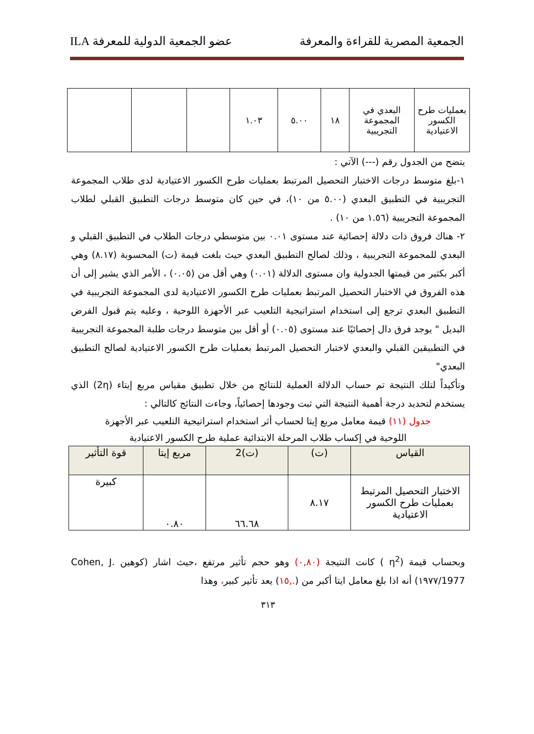الجمعية المصرية للقراءة والمعرفة عضو الجمعية الدولية للمعرفة ILA
| بعمليات طرح الكسور الاعتيادية | البعدي في المجموعة التجريبية | ١٨ | ٥.٠٠ | ١.٠٣ | | | |
يتضح من الجدول رقم (---) الآتي :
١-بلغ متوسط درجات الاختبار التحصيل المرتبط بعمليات طرح الكسور الاعتيادية لدى طلاب المجموعة التجريبية في التطبيق البعدي (٥.٠٠ من ١٠)، في حين كان متوسط درجات التطبيق القبلي لطلاب المجموعة التجريبية (١.٥٦ من ١٠) .
٢- هناك فروق ذات دلالة إحصائية عند مستوى ٠.٠١ بين متوسطي درجات الطلاب في التطبيق القبلي و البعدي للمجموعة التجريبية ، وذلك لصالح التطبيق البعدي حيث بلغت قيمة (ت) المحسوبة (٨.١٧) وهي أكبر بكثير من قيمتها الجدولية وان مستوى الدلالة (٠.٠١) وهي أقل من (٠.٠٥) ، الأمر الذي يشير إلى أن هذه الفروق في الاختبار التحصيل المرتبط بعمليات طرح الكسور الاعتيادية لدى المجموعة التجريبية في التطبيق البعدي ترجع إلى استخدام استراتيجية التلعيب عبر الأجهزة اللوحية ، وعليه يتم قبول الفرض البديل " يوجد فرق دال إحصائيًا عند مستوى (٠.٠٥) أو أقل بين متوسط درجات طلبة المجموعة التجريبية في التطبيقين القبلي والبعدي لاختبار التحصيل المرتبط بعمليات طرح الكسور الاعتيادية لصالح التطبيق البعدي"
وتأكيداً لتلك النتيجة تم حساب الدلالة العملية للنتائج من خلال تطبيق مقياس مربع إيتاء (2η) الذي يستخدم لتحديد درجة أهمية النتيجة التي ثبت وجودها إحصائياً، وجاءت النتائج كالتالي :
جدول (١١) قيمة معامل مربع إيتا لحساب أثر استخدام استراتيجية التلعيب عبر الأجهزة
اللوحية في إكساب طلاب المرحلة الابتدائية عملية طرح الكسور الاعتيادية
| القياس | (ت) | (ت)2 | مربع إيتا | قوة التأثير |
| --- | --- | --- | --- | --- |
| الاختبار التحصيل المرتبط بعمليات طرح الكسور الاعتيادية | ٨.١٧ | ٦٦.٦٨ | ٠.٨٠ | كبيرة |
وبحساب قيمة (η<sup>2</sup> ) كانت النتيجة (٠,٨٠) وهو حجم تأثير مرتفع ،حيث اشار (كوهين Cohen, J. 1977/١٩٧٧) أنه اذا بلغ معامل ايتا أكبر من (.,١٥) يعد تأثير كبير، وهذا
٣١٣